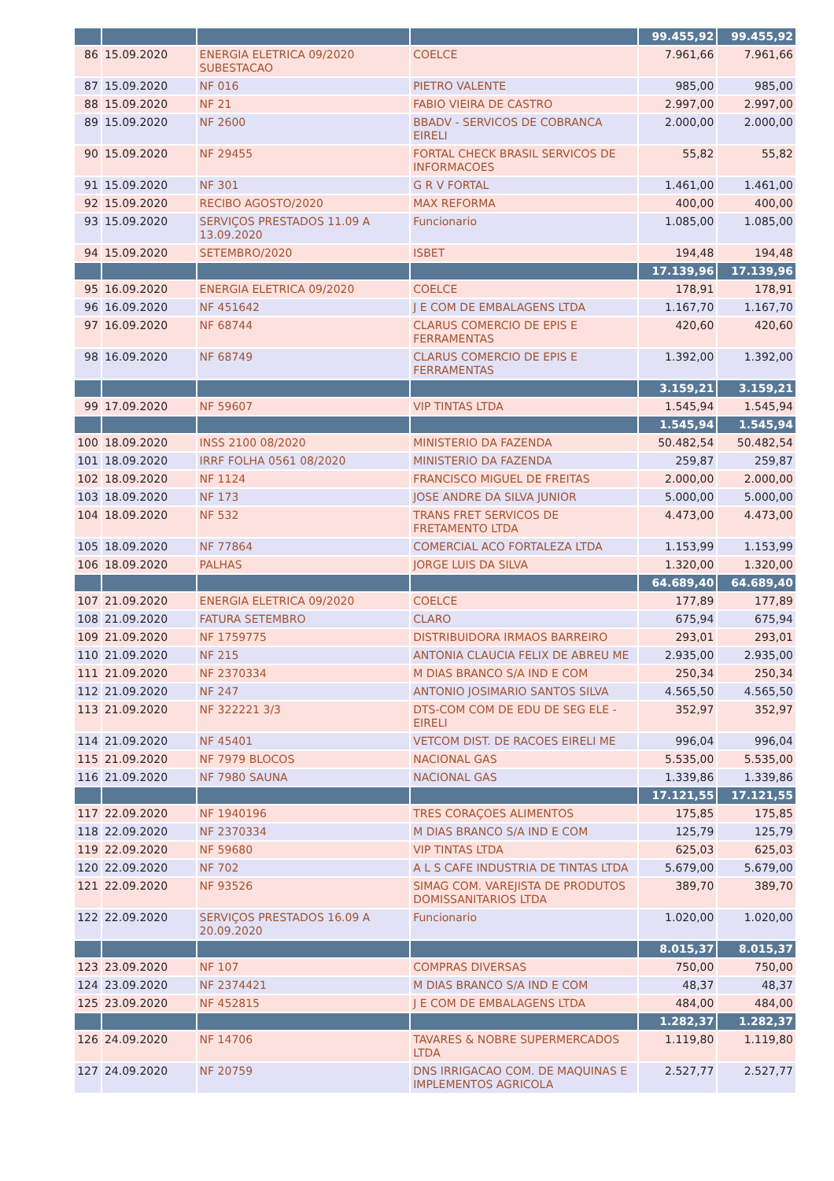| | | | | 99.455,92 | 99.455,92 |
| 86 | 15.09.2020 | ENERGIA ELETRICA 09/2020 SUBESTACAO | COELCE | 7.961,66 | 7.961,66 |
| 87 | 15.09.2020 | NF 016 | PIETRO VALENTE | 985,00 | 985,00 |
| 88 | 15.09.2020 | NF 21 | FABIO VIEIRA DE CASTRO | 2.997,00 | 2.997,00 |
| 89 | 15.09.2020 | NF 2600 | BBADV - SERVICOS DE COBRANCA EIRELI | 2.000,00 | 2.000,00 |
| 90 | 15.09.2020 | NF 29455 | FORTAL CHECK BRASIL SERVICOS DE INFORMACOES | 55,82 | 55,82 |
| 91 | 15.09.2020 | NF 301 | G R V FORTAL | 1.461,00 | 1.461,00 |
| 92 | 15.09.2020 | RECIBO AGOSTO/2020 | MAX REFORMA | 400,00 | 400,00 |
| 93 | 15.09.2020 | SERVIÇOS PRESTADOS 11.09 A 13.09.2020 | Funcionario | 1.085,00 | 1.085,00 |
| 94 | 15.09.2020 | SETEMBRO/2020 | ISBET | 194,48 | 194,48 |
| | | | | 17.139,96 | 17.139,96 |
| 95 | 16.09.2020 | ENERGIA ELETRICA 09/2020 | COELCE | 178,91 | 178,91 |
| 96 | 16.09.2020 | NF 451642 | J E COM DE EMBALAGENS LTDA | 1.167,70 | 1.167,70 |
| 97 | 16.09.2020 | NF 68744 | CLARUS COMERCIO DE EPIS E FERRAMENTAS | 420,60 | 420,60 |
| 98 | 16.09.2020 | NF 68749 | CLARUS COMERCIO DE EPIS E FERRAMENTAS | 1.392,00 | 1.392,00 |
| | | | | 3.159,21 | 3.159,21 |
| 99 | 17.09.2020 | NF 59607 | VIP TINTAS LTDA | 1.545,94 | 1.545,94 |
| | | | | 1.545,94 | 1.545,94 |
| 100 | 18.09.2020 | INSS 2100 08/2020 | MINISTERIO DA FAZENDA | 50.482,54 | 50.482,54 |
| 101 | 18.09.2020 | IRRF FOLHA 0561 08/2020 | MINISTERIO DA FAZENDA | 259,87 | 259,87 |
| 102 | 18.09.2020 | NF 1124 | FRANCISCO MIGUEL DE FREITAS | 2.000,00 | 2.000,00 |
| 103 | 18.09.2020 | NF 173 | JOSE ANDRE DA SILVA JUNIOR | 5.000,00 | 5.000,00 |
| 104 | 18.09.2020 | NF 532 | TRANS FRET SERVICOS DE FRETAMENTO LTDA | 4.473,00 | 4.473,00 |
| 105 | 18.09.2020 | NF 77864 | COMERCIAL ACO FORTALEZA LTDA | 1.153,99 | 1.153,99 |
| 106 | 18.09.2020 | PALHAS | JORGE LUIS DA SILVA | 1.320,00 | 1.320,00 |
| | | | | 64.689,40 | 64.689,40 |
| 107 | 21.09.2020 | ENERGIA ELETRICA 09/2020 | COELCE | 177,89 | 177,89 |
| 108 | 21.09.2020 | FATURA SETEMBRO | CLARO | 675,94 | 675,94 |
| 109 | 21.09.2020 | NF 1759775 | DISTRIBUIDORA IRMAOS BARREIRO | 293,01 | 293,01 |
| 110 | 21.09.2020 | NF 215 | ANTONIA CLAUCIA FELIX DE ABREU ME | 2.935,00 | 2.935,00 |
| 111 | 21.09.2020 | NF 2370334 | M DIAS BRANCO S/A IND E COM | 250,34 | 250,34 |
| 112 | 21.09.2020 | NF 247 | ANTONIO JOSIMARIO SANTOS SILVA | 4.565,50 | 4.565,50 |
| 113 | 21.09.2020 | NF 322221 3/3 | DTS-COM COM DE EDU DE SEG ELE - EIRELI | 352,97 | 352,97 |
| 114 | 21.09.2020 | NF 45401 | VETCOM DIST. DE RACOES EIRELI ME | 996,04 | 996,04 |
| 115 | 21.09.2020 | NF 7979 BLOCOS | NACIONAL GAS | 5.535,00 | 5.535,00 |
| 116 | 21.09.2020 | NF 7980 SAUNA | NACIONAL GAS | 1.339,86 | 1.339,86 |
| | | | | 17.121,55 | 17.121,55 |
| 117 | 22.09.2020 | NF 1940196 | TRES CORAÇOES ALIMENTOS | 175,85 | 175,85 |
| 118 | 22.09.2020 | NF 2370334 | M DIAS BRANCO S/A IND E COM | 125,79 | 125,79 |
| 119 | 22.09.2020 | NF 59680 | VIP TINTAS LTDA | 625,03 | 625,03 |
| 120 | 22.09.2020 | NF 702 | A L S CAFE INDUSTRIA DE TINTAS LTDA | 5.679,00 | 5.679,00 |
| 121 | 22.09.2020 | NF 93526 | SIMAG COM. VAREJISTA DE PRODUTOS DOMISSANITARIOS LTDA | 389,70 | 389,70 |
| 122 | 22.09.2020 | SERVIÇOS PRESTADOS 16.09 A 20.09.2020 | Funcionario | 1.020,00 | 1.020,00 |
| | | | | 8.015,37 | 8.015,37 |
| 123 | 23.09.2020 | NF 107 | COMPRAS DIVERSAS | 750,00 | 750,00 |
| 124 | 23.09.2020 | NF 2374421 | M DIAS BRANCO S/A IND E COM | 48,37 | 48,37 |
| 125 | 23.09.2020 | NF 452815 | J E COM DE EMBALAGENS LTDA | 484,00 | 484,00 |
| | | | | 1.282,37 | 1.282,37 |
| 126 | 24.09.2020 | NF 14706 | TAVARES & NOBRE SUPERMERCADOS LTDA | 1.119,80 | 1.119,80 |
| 127 | 24.09.2020 | NF 20759 | DNS IRRIGACAO COM. DE MAQUINAS E IMPLEMENTOS AGRICOLA | 2.527,77 | 2.527,77 |